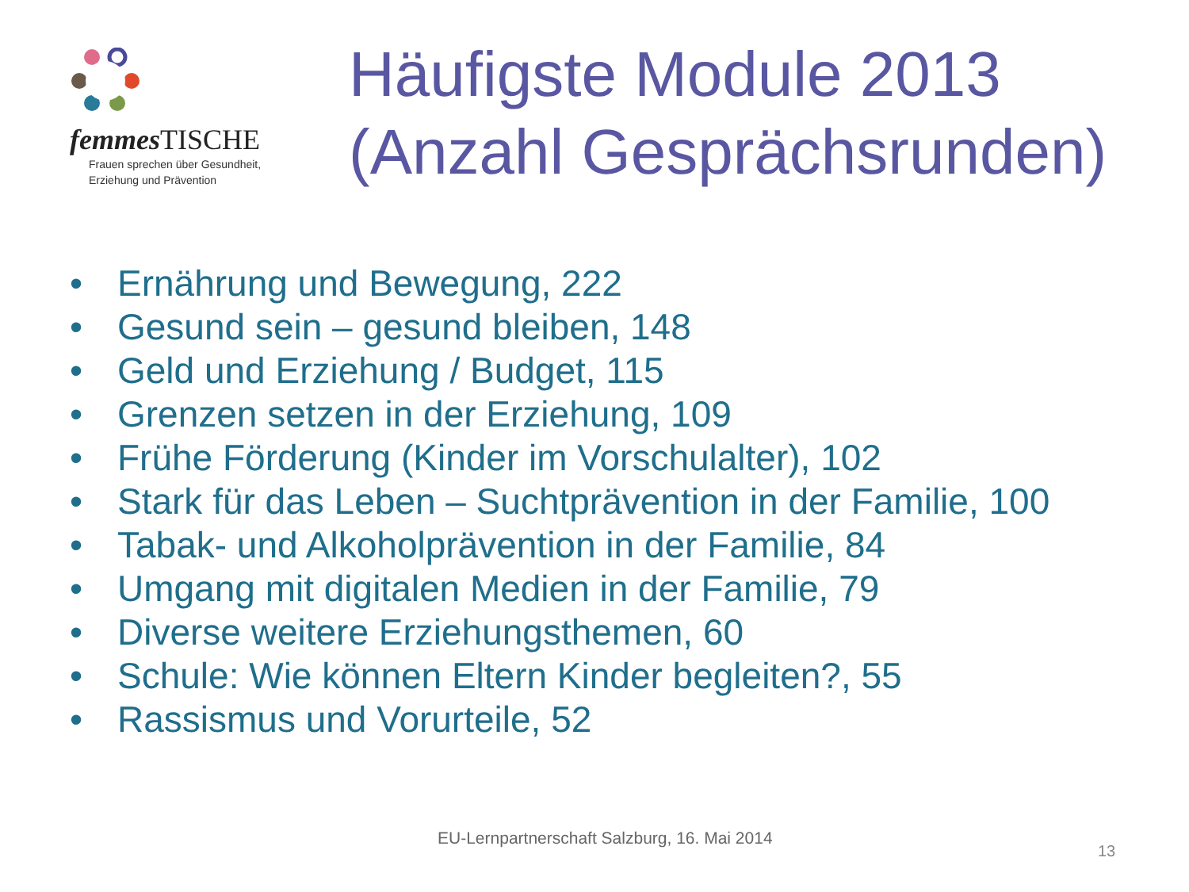femmes TISCHE
Frauen sprechen über Gesundheit,
Erziehung und Prävention
Häufigste Module 2013
(Anzahl Gesprächsrunden)
• Ernährung und Bewegung, 222
• Gesund sein – gesund bleiben, 148
• Geld und Erziehung / Budget, 115
• Grenzen setzen in der Erziehung, 109
• Frühe Förderung (Kinder im Vorschulalter), 102
• Stark für das Leben – Suchtprävention in der Familie, 100
• Tabak- und Alkoholprävention in der Familie, 84
• Umgang mit digitalen Medien in der Familie, 79
• Diverse weitere Erziehungsthemen, 60
• Schule: Wie können Eltern Kinder begleiten?, 55
• Rassismus und Vorurteile, 52
EU-Lernpartnerschaft Salzburg, 16. Mai 2014
13